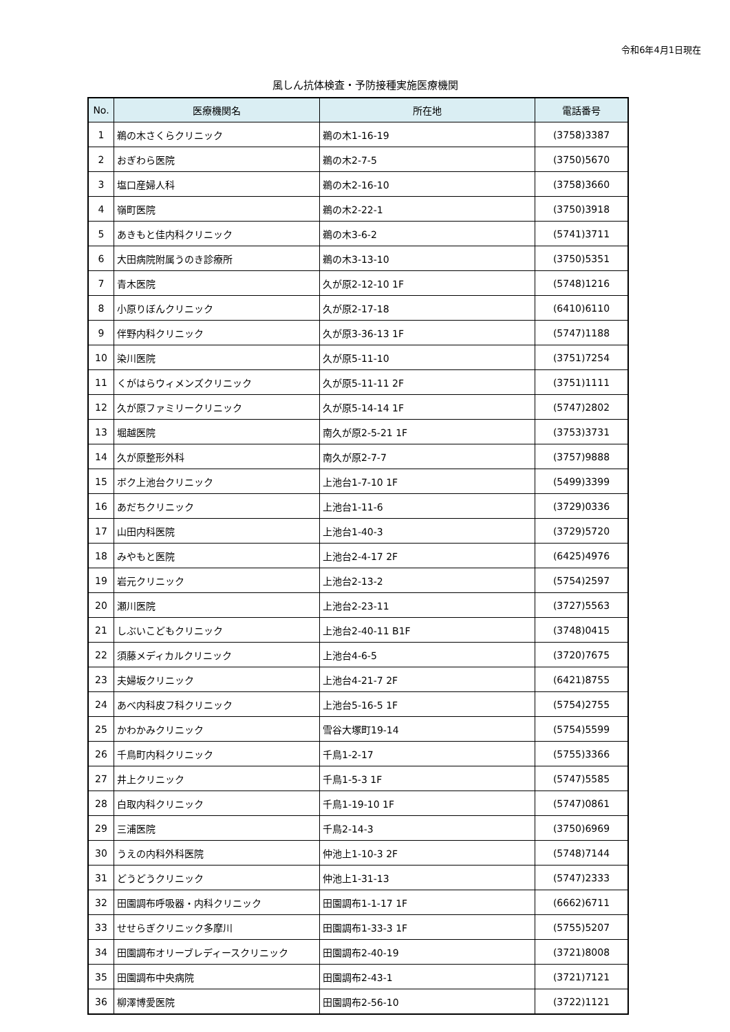令和6年4月1日現在
風しん抗体検査・予防接種実施医療機関
| No. | 医療機関名 | 所在地 | 電話番号 |
| --- | --- | --- | --- |
| 1 | 鵜の木さくらクリニック | 鵜の木1-16-19 | (3758)3387 |
| 2 | おぎわら医院 | 鵜の木2-7-5 | (3750)5670 |
| 3 | 塩口産婦人科 | 鵜の木2-16-10 | (3758)3660 |
| 4 | 嶺町医院 | 鵜の木2-22-1 | (3750)3918 |
| 5 | あきもと佳内科クリニック | 鵜の木3-6-2 | (5741)3711 |
| 6 | 大田病院附属うのき診療所 | 鵜の木3-13-10 | (3750)5351 |
| 7 | 青木医院 | 久が原2-12-10 1F | (5748)1216 |
| 8 | 小原りぼんクリニック | 久が原2-17-18 | (6410)6110 |
| 9 | 伴野内科クリニック | 久が原3-36-13 1F | (5747)1188 |
| 10 | 染川医院 | 久が原5-11-10 | (3751)7254 |
| 11 | くがはらウィメンズクリニック | 久が原5-11-11 2F | (3751)1111 |
| 12 | 久が原ファミリークリニック | 久が原5-14-14 1F | (5747)2802 |
| 13 | 堀越医院 | 南久が原2-5-21 1F | (3753)3731 |
| 14 | 久が原整形外科 | 南久が原2-7-7 | (3757)9888 |
| 15 | ボク上池台クリニック | 上池台1-7-10 1F | (5499)3399 |
| 16 | あだちクリニック | 上池台1-11-6 | (3729)0336 |
| 17 | 山田内科医院 | 上池台1-40-3 | (3729)5720 |
| 18 | みやもと医院 | 上池台2-4-17 2F | (6425)4976 |
| 19 | 岩元クリニック | 上池台2-13-2 | (5754)2597 |
| 20 | 瀬川医院 | 上池台2-23-11 | (3727)5563 |
| 21 | しぶいこどもクリニック | 上池台2-40-11 B1F | (3748)0415 |
| 22 | 須藤メディカルクリニック | 上池台4-6-5 | (3720)7675 |
| 23 | 夫婦坂クリニック | 上池台4-21-7 2F | (6421)8755 |
| 24 | あべ内科皮フ科クリニック | 上池台5-16-5 1F | (5754)2755 |
| 25 | かわかみクリニック | 雪谷大塚町19-14 | (5754)5599 |
| 26 | 千鳥町内科クリニック | 千鳥1-2-17 | (5755)3366 |
| 27 | 井上クリニック | 千鳥1-5-3 1F | (5747)5585 |
| 28 | 白取内科クリニック | 千鳥1-19-10 1F | (5747)0861 |
| 29 | 三浦医院 | 千鳥2-14-3 | (3750)6969 |
| 30 | うえの内科外科医院 | 仲池上1-10-3 2F | (5748)7144 |
| 31 | どうどうクリニック | 仲池上1-31-13 | (5747)2333 |
| 32 | 田園調布呼吸器・内科クリニック | 田園調布1-1-17 1F | (6662)6711 |
| 33 | せせらぎクリニック多摩川 | 田園調布1-33-3 1F | (5755)5207 |
| 34 | 田園調布オリーブレディースクリニック | 田園調布2-40-19 | (3721)8008 |
| 35 | 田園調布中央病院 | 田園調布2-43-1 | (3721)7121 |
| 36 | 柳澤博愛医院 | 田園調布2-56-10 | (3722)1121 |